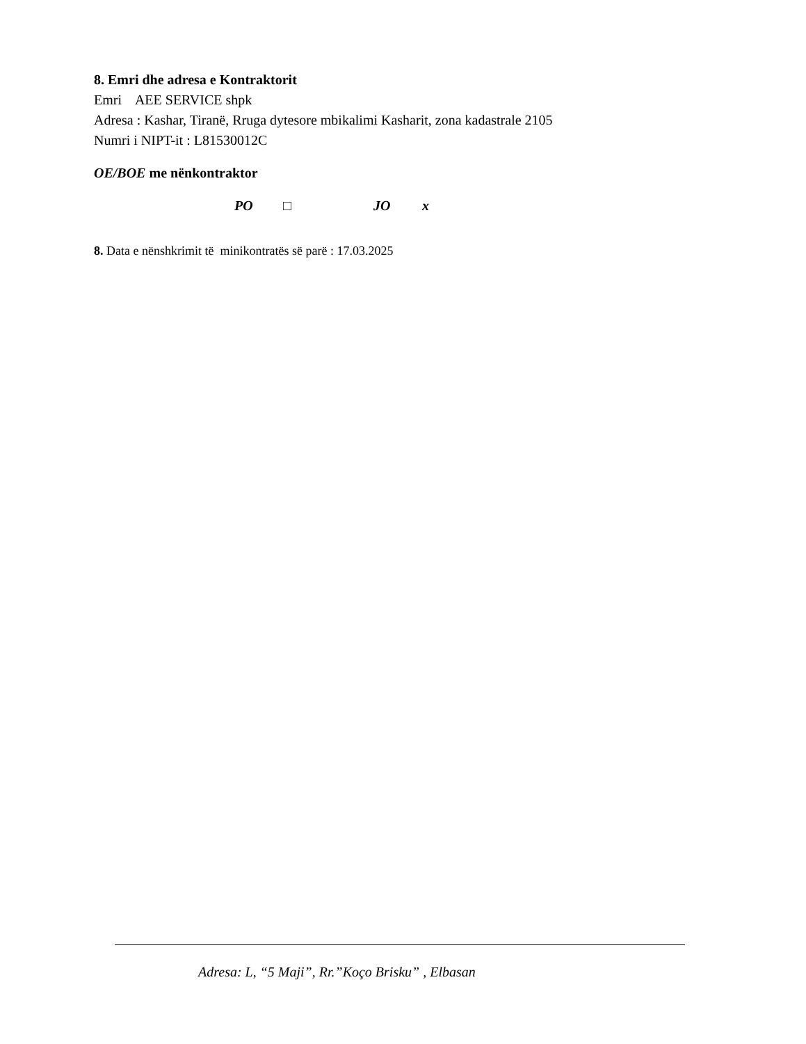8. Emri dhe adresa e Kontraktorit
Emri AEE SERVICE shpk
Adresa : Kashar, Tiranë, Rruga dytesore mbikalimi Kasharit, zona kadastrale 2105
Numri i NIPT-it : L81530012C
OE/BOE me nënkontraktor
PO □ JO x
8. Data e nënshkrimit të minikontratës së parë : 17.03.2025
Adresa: L, “5 Maji”, Rr.”Koço Brisku” , Elbasan